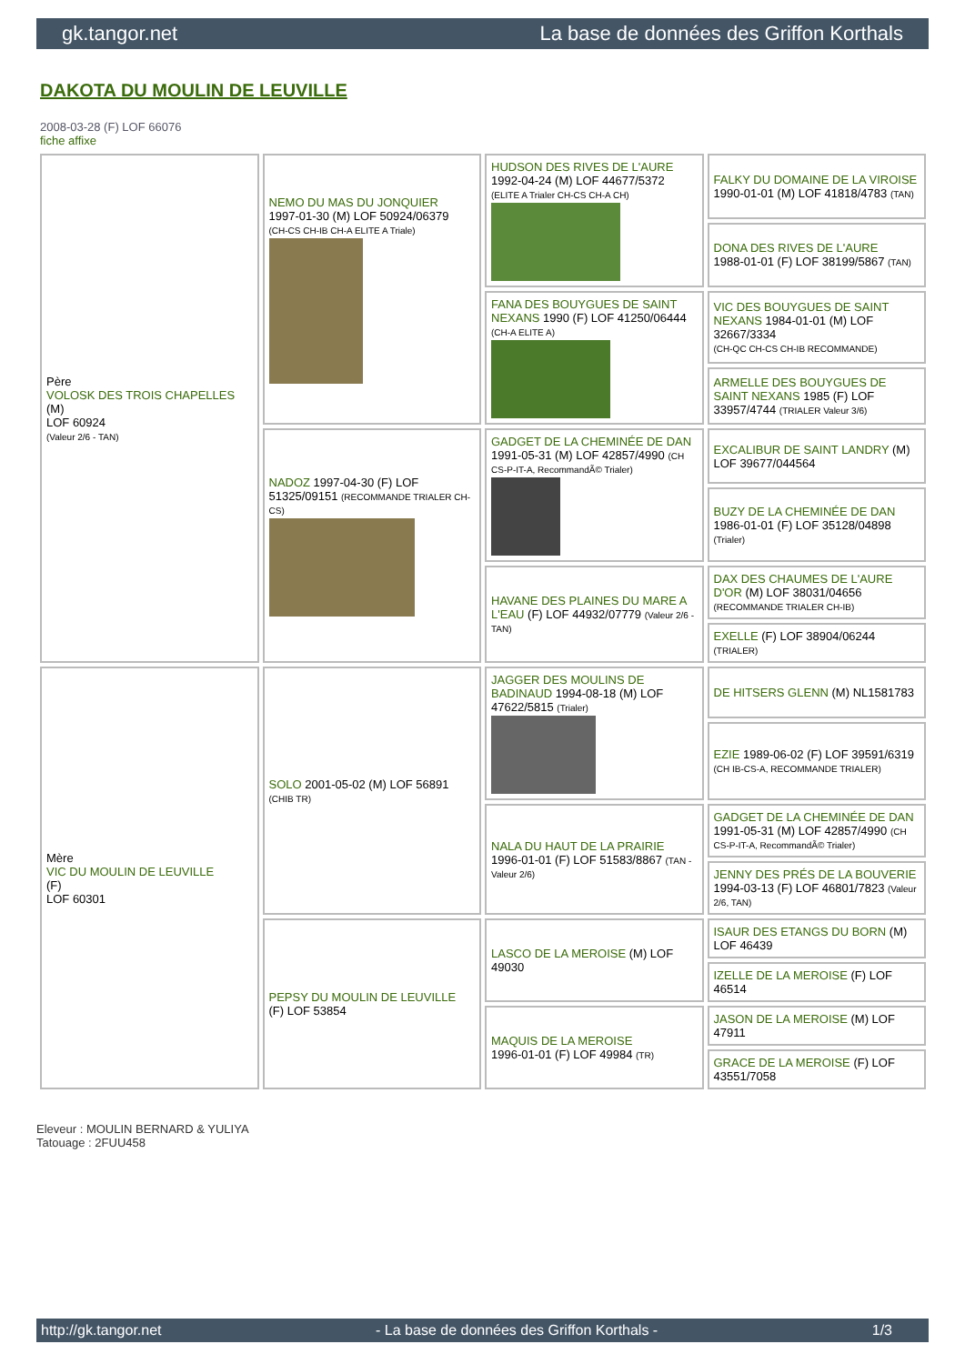gk.tangor.net La base de données des Griffon Korthals
DAKOTA DU MOULIN DE LEUVILLE
2008-03-28 (F) LOF 66076
fiche affixe
| Père VOLOSK DES TROIS CHAPELLES (M) LOF 60924 (Valeur 2/6 - TAN) | NEMO DU MAS DU JONQUIER 1997-01-30 (M) LOF 50924/06379 (CH-CS CH-IB CH-A ELITE A Triale) | HUDSON DES RIVES DE L'AURE 1992-04-24 (M) LOF 44677/5372 (ELITE A Trialer CH-CS CH-A CH) | FALKY DU DOMAINE DE LA VIROISE 1990-01-01 (M) LOF 41818/4783 (TAN) |
| | | | DONA DES RIVES DE L'AURE 1988-01-01 (F) LOF 38199/5867 (TAN) |
| | | FANA DES BOUYGUES DE SAINT NEXANS 1990 (F) LOF 41250/06444 (CH-A ELITE A) | VIC DES BOUYGUES DE SAINT NEXANS 1984-01-01 (M) LOF 32667/3334 (CH-QC CH-CS CH-IB RECOMMANDE) |
| | | | ARMELLE DES BOUYGUES DE SAINT NEXANS 1985 (F) LOF 33957/4744 (TRIALER Valeur 3/6) |
| | NADOZ 1997-04-30 (F) LOF 51325/09151 (RECOMMANDE TRIALER CH-CS) | GADGET DE LA CHEMINÉE DE DAN 1991-05-31 (M) LOF 42857/4990 (CH CS-P-IT-A, RecommandÃ© Trialer) | EXCALIBUR DE SAINT LANDRY (M) LOF 39677/044564 |
| | | | BUZY DE LA CHEMINÉE DE DAN 1986-01-01 (F) LOF 35128/04898 (Trialer) |
| | | HAVANE DES PLAINES DU MARE A L'EAU (F) LOF 44932/07779 (Valeur 2/6 - TAN) | DAX DES CHAUMES DE L'AURE D'OR (M) LOF 38031/04656 (RECOMMANDE TRIALER CH-IB) |
| | | | EXELLE (F) LOF 38904/06244 (TRIALER) |
| Mère VIC DU MOULIN DE LEUVILLE (F) LOF 60301 | SOLO 2001-05-02 (M) LOF 56891 (CHIB TR) | JAGGER DES MOULINS DE BADINAUD 1994-08-18 (M) LOF 47622/5815 (Trialer) | DE HITSERS GLENN (M) NL1581783 |
| | | | EZIE 1989-06-02 (F) LOF 39591/6319 (CH IB-CS-A, RECOMMANDE TRIALER) |
| | | NALA DU HAUT DE LA PRAIRIE 1996-01-01 (F) LOF 51583/8867 (TAN - Valeur 2/6) | GADGET DE LA CHEMINÉE DE DAN 1991-05-31 (M) LOF 42857/4990 (CH CS-P-IT-A, RecommandÃ© Trialer) |
| | | | JENNY DES PRÉS DE LA BOUVERIE 1994-03-13 (F) LOF 46801/7823 (Valeur 2/6, TAN) |
| | PEPSY DU MOULIN DE LEUVILLE (F) LOF 53854 | LASCO DE LA MEROISE (M) LOF 49030 | ISAUR DES ETANGS DU BORN (M) LOF 46439 |
| | | | IZELLE DE LA MEROISE (F) LOF 46514 |
| | | MAQUIS DE LA MEROISE 1996-01-01 (F) LOF 49984 (TR) | JASON DE LA MEROISE (M) LOF 47911 |
| | | | GRACE DE LA MEROISE (F) LOF 43551/7058 |
Eleveur : MOULIN BERNARD & YULIYA
Tatouage : 2FUU458
http://gk.tangor.net - La base de données des Griffon Korthals - 1/3